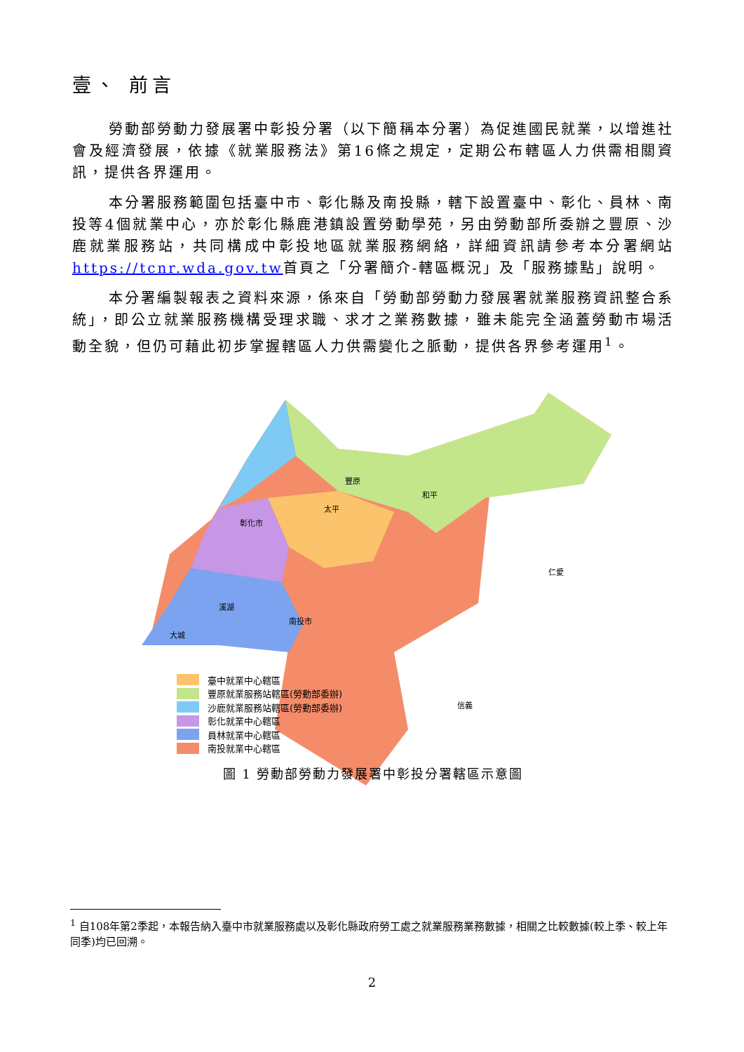壹、 前言
勞動部勞動力發展署中彰投分署（以下簡稱本分署）為促進國民就業，以增進社會及經濟發展，依據《就業服務法》第16條之規定，定期公布轄區人力供需相關資訊，提供各界運用。
本分署服務範圍包括臺中市、彰化縣及南投縣，轄下設置臺中、彰化、員林、南投等4個就業中心，亦於彰化縣鹿港鎮設置勞動學苑，另由勞動部所委辦之豐原、沙鹿就業服務站，共同構成中彰投地區就業服務網絡，詳細資訊請參考本分署網站https://tcnr.wda.gov.tw首頁之「分署簡介-轄區概況」及「服務據點」說明。
本分署編製報表之資料來源，係來自「勞動部勞動力發展署就業服務資訊整合系統」，即公立就業服務機構受理求職、求才之業務數據，雖未能完全涵蓋勞動市場活動全貌，但仍可藉此初步掌握轄區人力供需變化之脈動，提供各界參考運用<sup>1</sup>。
和平
太平
仁愛
信義
彰化市
溪湖
南投市
豐原
大城
臺中就業中心轄區
豐原就業服務站轄區(勞動部委辦)
沙鹿就業服務站轄區(勞動部委辦)
彰化就業中心轄區
員林就業中心轄區
南投就業中心轄區
圖 1 勞動部勞動力發展署中彰投分署轄區示意圖
<sup>1</sup> 自108年第2季起，本報告納入臺中市就業服務處以及彰化縣政府勞工處之就業服務業務數據，相關之比較數據(較上季、較上年同季)均已回溯。
2